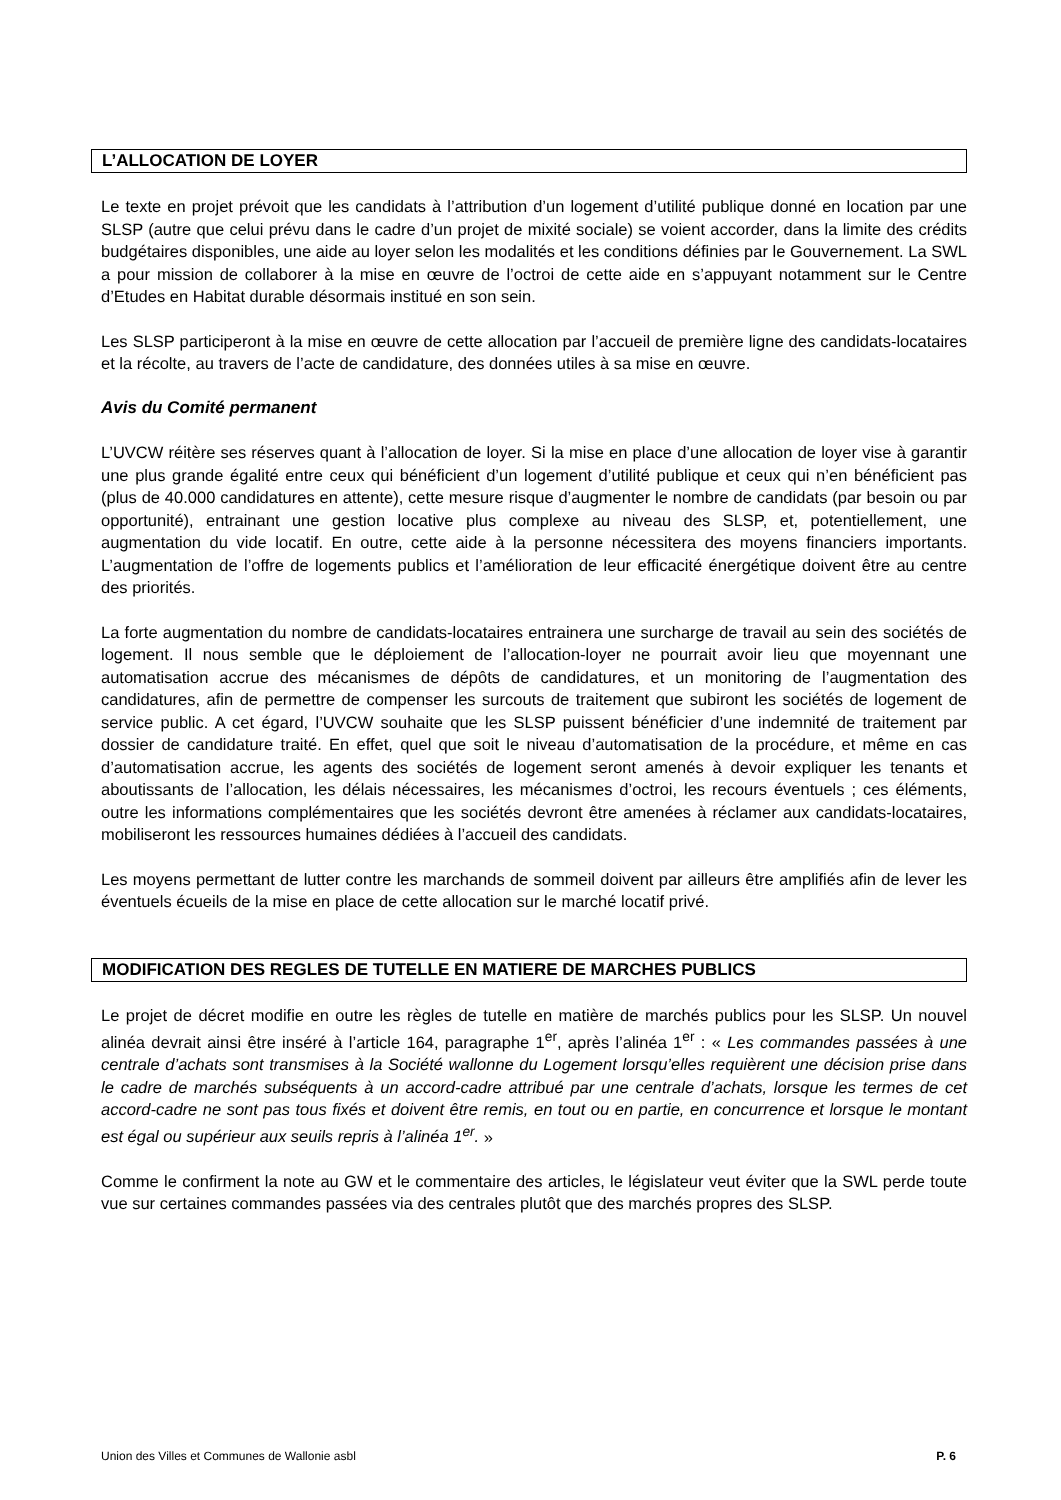L’ALLOCATION DE LOYER
Le texte en projet prévoit que les candidats à l’attribution d’un logement d’utilité publique donné en location par une SLSP (autre que celui prévu dans le cadre d’un projet de mixité sociale) se voient accorder, dans la limite des crédits budgétaires disponibles, une aide au loyer selon les modalités et les conditions définies par le Gouvernement. La SWL a pour mission de collaborer à la mise en œuvre de l’octroi de cette aide en s’appuyant notamment sur le Centre d’Etudes en Habitat durable désormais institué en son sein.
Les SLSP participeront à la mise en œuvre de cette allocation par l’accueil de première ligne des candidats-locataires et la récolte, au travers de l’acte de candidature, des données utiles à sa mise en œuvre.
Avis du Comité permanent
L’UVCW réitère ses réserves quant à l’allocation de loyer. Si la mise en place d’une allocation de loyer vise à garantir une plus grande égalité entre ceux qui bénéficient d’un logement d’utilité publique et ceux qui n’en bénéficient pas (plus de 40.000 candidatures en attente), cette mesure risque d’augmenter le nombre de candidats (par besoin ou par opportunité), entrainant une gestion locative plus complexe au niveau des SLSP, et, potentiellement, une augmentation du vide locatif. En outre, cette aide à la personne nécessitera des moyens financiers importants. L’augmentation de l’offre de logements publics et l’amélioration de leur efficacité énergétique doivent être au centre des priorités.
La forte augmentation du nombre de candidats-locataires entrainera une surcharge de travail au sein des sociétés de logement. Il nous semble que le déploiement de l’allocation-loyer ne pourrait avoir lieu que moyennant une automatisation accrue des mécanismes de dépôts de candidatures, et un monitoring de l’augmentation des candidatures, afin de permettre de compenser les surcouts de traitement que subiront les sociétés de logement de service public. A cet égard, l’UVCW souhaite que les SLSP puissent bénéficier d’une indemnité de traitement par dossier de candidature traité. En effet, quel que soit le niveau d’automatisation de la procédure, et même en cas d’automatisation accrue, les agents des sociétés de logement seront amenés à devoir expliquer les tenants et aboutissants de l’allocation, les délais nécessaires, les mécanismes d’octroi, les recours éventuels ; ces éléments, outre les informations complémentaires que les sociétés devront être amenées à réclamer aux candidats-locataires, mobiliseront les ressources humaines dédiées à l’accueil des candidats.
Les moyens permettant de lutter contre les marchands de sommeil doivent par ailleurs être amplifiés afin de lever les éventuels écueils de la mise en place de cette allocation sur le marché locatif privé.
MODIFICATION DES REGLES DE TUTELLE EN MATIERE DE MARCHES PUBLICS
Le projet de décret modifie en outre les règles de tutelle en matière de marchés publics pour les SLSP. Un nouvel alinéa devrait ainsi être inséré à l’article 164, paragraphe 1<sup>er</sup>, après l’alinéa 1<sup>er</sup> : « Les commandes passées à une centrale d’achats sont transmises à la Société wallonne du Logement lorsqu’elles requièrent une décision prise dans le cadre de marchés subséquents à un accord-cadre attribué par une centrale d’achats, lorsque les termes de cet accord-cadre ne sont pas tous fixés et doivent être remis, en tout ou en partie, en concurrence et lorsque le montant est égal ou supérieur aux seuils repris à l’alinéa 1<sup>er</sup>. »
Comme le confirment la note au GW et le commentaire des articles, le législateur veut éviter que la SWL perde toute vue sur certaines commandes passées via des centrales plutôt que des marchés propres des SLSP.
Union des Villes et Communes de Wallonie asbl P. 6